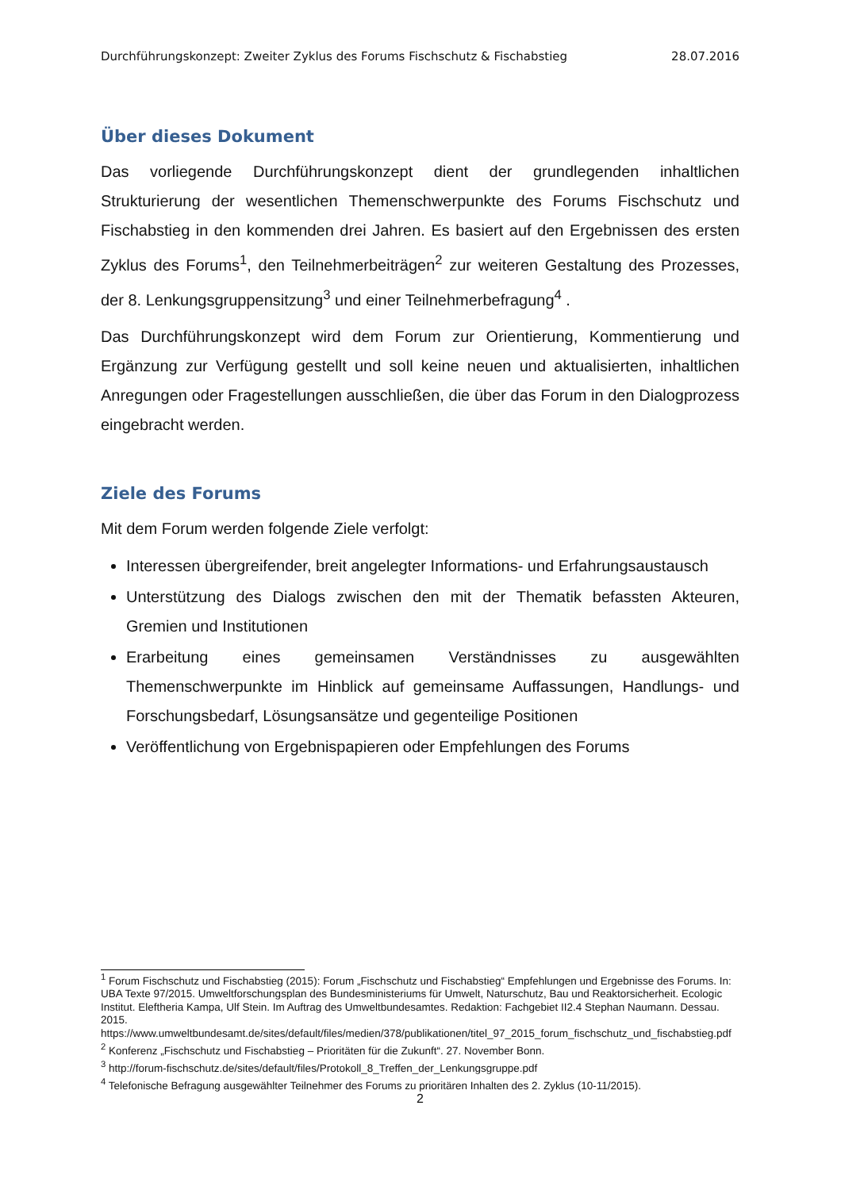Durchführungskonzept: Zweiter Zyklus des Forums Fischschutz & Fischabstieg 28.07.2016
Über dieses Dokument
Das vorliegende Durchführungskonzept dient der grundlegenden inhaltlichen Strukturierung der wesentlichen Themenschwerpunkte des Forums Fischschutz und Fischabstieg in den kommenden drei Jahren. Es basiert auf den Ergebnissen des ersten Zyklus des Forums<sup>1</sup>, den Teilnehmerbeiträgen<sup>2</sup> zur weiteren Gestaltung des Prozesses, der 8. Lenkungsgruppensitzung<sup>3</sup> und einer Teilnehmerbefragung<sup>4</sup> .
Das Durchführungskonzept wird dem Forum zur Orientierung, Kommentierung und Ergänzung zur Verfügung gestellt und soll keine neuen und aktualisierten, inhaltlichen Anregungen oder Fragestellungen ausschließen, die über das Forum in den Dialogprozess eingebracht werden.
Ziele des Forums
Mit dem Forum werden folgende Ziele verfolgt:
Interessen übergreifender, breit angelegter Informations- und Erfahrungsaustausch
Unterstützung des Dialogs zwischen den mit der Thematik befassten Akteuren, Gremien und Institutionen
Erarbeitung eines gemeinsamen Verständnisses zu ausgewählten Themenschwerpunkte im Hinblick auf gemeinsame Auffassungen, Handlungs- und Forschungsbedarf, Lösungsansätze und gegenteilige Positionen
Veröffentlichung von Ergebnispapieren oder Empfehlungen des Forums
<sup>1</sup> Forum Fischschutz und Fischabstieg (2015): Forum „Fischschutz und Fischabstieg“ Empfehlungen und Ergebnisse des Forums. In: UBA Texte 97/2015. Umweltforschungsplan des Bundesministeriums für Umwelt, Naturschutz, Bau und Reaktorsicherheit. Ecologic Institut. Eleftheria Kampa, Ulf Stein. Im Auftrag des Umweltbundesamtes. Redaktion: Fachgebiet II2.4 Stephan Naumann. Dessau. 2015. https://www.umweltbundesamt.de/sites/default/files/medien/378/publikationen/titel_97_2015_forum_fischschutz_und_fischabstieg.pdf
<sup>2</sup> Konferenz „Fischschutz und Fischabstieg – Prioritäten für die Zukunft“. 27. November Bonn.
<sup>3</sup> http://forum-fischschutz.de/sites/default/files/Protokoll_8_Treffen_der_Lenkungsgruppe.pdf
<sup>4</sup> Telefonische Befragung ausgewählter Teilnehmer des Forums zu prioritären Inhalten des 2. Zyklus (10-11/2015).
2